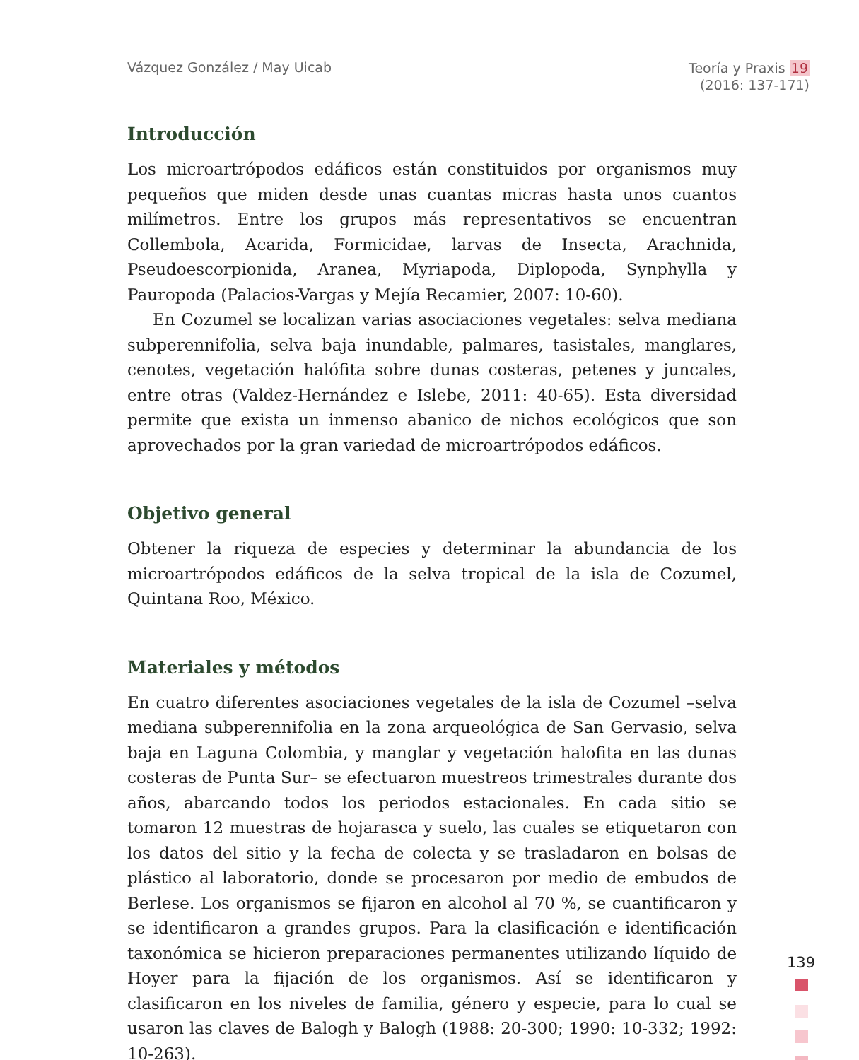Vázquez González / May Uicab
Teoría y Praxis 19
(2016: 137-171)
Introducción
Los microartrópodos edáficos están constituidos por organismos muy pequeños que miden desde unas cuantas micras hasta unos cuantos milímetros. Entre los grupos más representativos se encuentran Collembola, Acarida, Formicidae, larvas de Insecta, Arachnida, Pseudoescorpionida, Aranea, Myriapoda, Diplopoda, Synphylla y Pauropoda (Palacios-Vargas y Mejía Recamier, 2007: 10-60).
En Cozumel se localizan varias asociaciones vegetales: selva mediana subperennifolia, selva baja inundable, palmares, tasistales, manglares, cenotes, vegetación halófita sobre dunas costeras, petenes y juncales, entre otras (Valdez-Hernández e Islebe, 2011: 40-65). Esta diversidad permite que exista un inmenso abanico de nichos ecológicos que son aprovechados por la gran variedad de microartrópodos edáficos.
Objetivo general
Obtener la riqueza de especies y determinar la abundancia de los microartrópodos edáficos de la selva tropical de la isla de Cozumel, Quintana Roo, México.
Materiales y métodos
En cuatro diferentes asociaciones vegetales de la isla de Cozumel –selva mediana subperennifolia en la zona arqueológica de San Gervasio, selva baja en Laguna Colombia, y manglar y vegetación halofita en las dunas costeras de Punta Sur– se efectuaron muestreos trimestrales durante dos años, abarcando todos los periodos estacionales. En cada sitio se tomaron 12 muestras de hojarasca y suelo, las cuales se etiquetaron con los datos del sitio y la fecha de colecta y se trasladaron en bolsas de plástico al laboratorio, donde se procesaron por medio de embudos de Berlese. Los organismos se fijaron en alcohol al 70 %, se cuantificaron y se identificaron a grandes grupos. Para la clasificación e identificación taxonómica se hicieron preparaciones permanentes utilizando líquido de Hoyer para la fijación de los organismos. Así se identificaron y clasificaron en los niveles de familia, género y especie, para lo cual se usaron las claves de Balogh y Balogh (1988: 20-300; 1990: 10-332; 1992: 10-263).
139